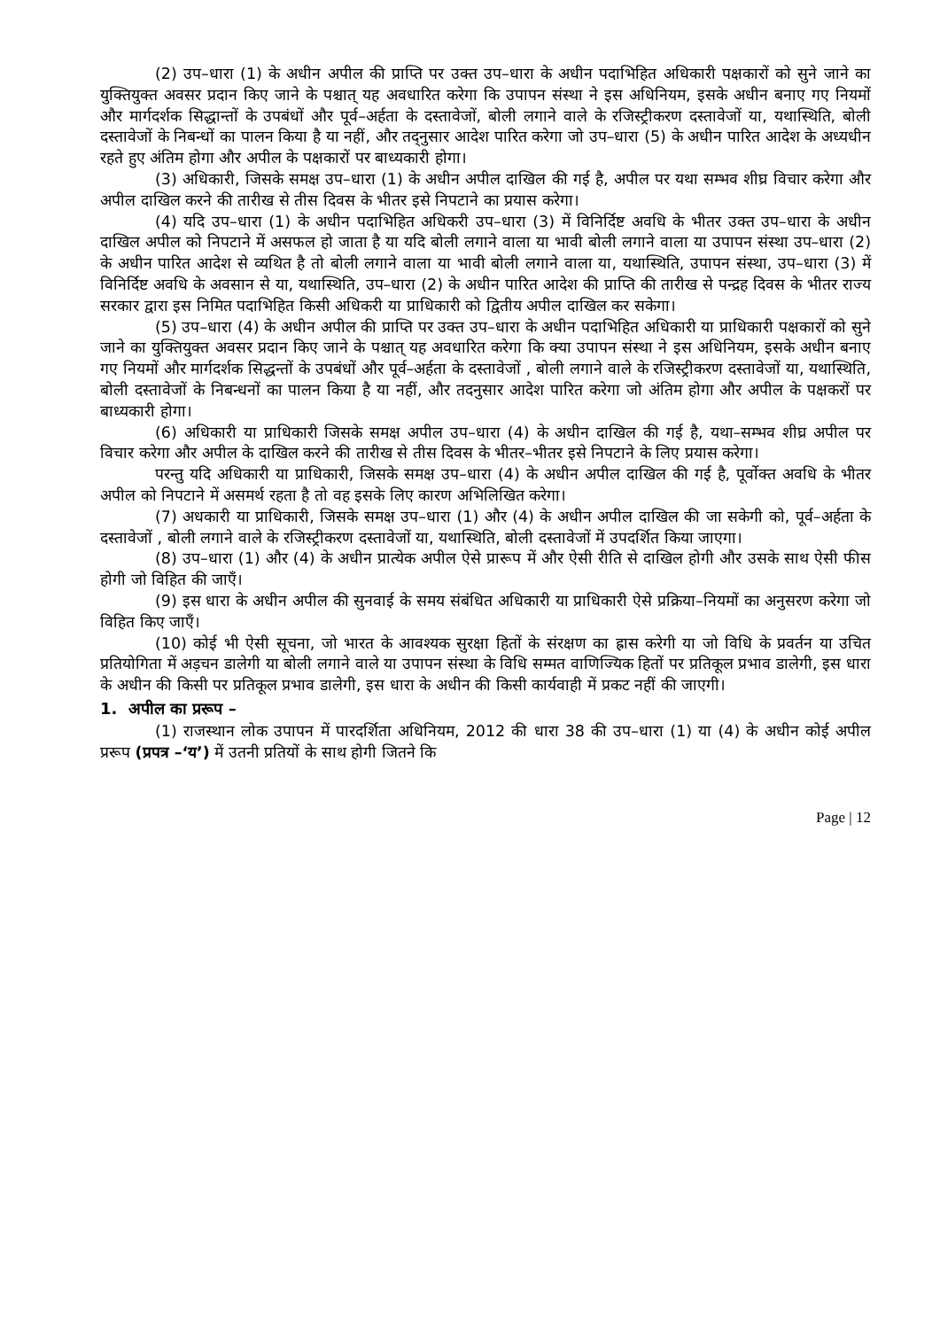(2) उप–धारा (1) के अधीन अपील की प्राप्ति पर उक्त उप–धारा के अधीन पदाभिहित अधिकारी पक्षकारों को सुने जाने का युक्तियुक्त अवसर प्रदान किए जाने के पश्चात् यह अवधारित करेगा कि उपापन संस्था ने इस अधिनियम, इसके अधीन बनाए गए नियमों और मार्गदर्शक सिद्धान्तों के उपबंधों और पूर्व–अर्हता के दस्तावेजों, बोली लगाने वाले के रजिस्ट्रीकरण दस्तावेजों या, यथास्थिति, बोली दस्तावेजों के निबन्धों का पालन किया है या नहीं, और तद्नुसार आदेश पारित करेगा जो उप–धारा (5) के अधीन पारित आदेश के अध्यधीन रहते हुए अंतिम होगा और अपील के पक्षकारों पर बाध्यकारी होगा।
(3) अधिकारी, जिसके समक्ष उप–धारा (1) के अधीन अपील दाखिल की गई है, अपील पर यथा सम्भव शीघ्र विचार करेगा और अपील दाखिल करने की तारीख से तीस दिवस के भीतर इसे निपटाने का प्रयास करेगा।
(4) यदि उप–धारा (1) के अधीन पदाभिहित अधिकरी उप–धारा (3) में विनिर्दिष्ट अवधि के भीतर उक्त उप–धारा के अधीन दाखिल अपील को निपटाने में असफल हो जाता है या यदि बोली लगाने वाला या भावी बोली लगाने वाला या उपापन संस्था उप–धारा (2) के अधीन पारित आदेश से व्यथित है तो बोली लगाने वाला या भावी बोली लगाने वाला या, यथास्थिति, उपापन संस्था, उप–धारा (3) में विनिर्दिष्ट अवधि के अवसान से या, यथास्थिति, उप–धारा (2) के अधीन पारित आदेश की प्राप्ति की तारीख से पन्द्रह दिवस के भीतर राज्य सरकार द्वारा इस निमित पदाभिहित किसी अधिकरी या प्राधिकारी को द्वितीय अपील दाखिल कर सकेगा।
(5) उप–धारा (4) के अधीन अपील की प्राप्ति पर उक्त उप–धारा के अधीन पदाभिहित अधिकारी या प्राधिकारी पक्षकारों को सुने जाने का युक्तियुक्त अवसर प्रदान किए जाने के पश्चात् यह अवधारित करेगा कि क्या उपापन संस्था ने इस अधिनियम, इसके अधीन बनाए गए नियमों और मार्गदर्शक सिद्धन्तों के उपबंधों और पूर्व–अर्हता के दस्तावेजों , बोली लगाने वाले के रजिस्ट्रीकरण दस्तावेजों या, यथास्थिति, बोली दस्तावेजों के निबन्धनों का पालन किया है या नहीं, और तदनुसार आदेश पारित करेगा जो अंतिम होगा और अपील के पक्षकरों पर बाध्यकारी होगा।
(6) अधिकारी या प्राधिकारी जिसके समक्ष अपील उप–धारा (4) के अधीन दाखिल की गई है, यथा–सम्भव शीघ्र अपील पर विचार करेगा और अपील के दाखिल करने की तारीख से तीस दिवस के भीतर–भीतर इसे निपटाने के लिए प्रयास करेगा।
परन्तु यदि अधिकारी या प्राधिकारी, जिसके समक्ष उप–धारा (4) के अधीन अपील दाखिल की गई है, पूर्वोक्त अवधि के भीतर अपील को निपटाने में असमर्थ रहता है तो वह इसके लिए कारण अभिलिखित करेगा।
(7) अधकारी या प्राधिकारी, जिसके समक्ष उप–धारा (1) और (4) के अधीन अपील दाखिल की जा सकेगी को, पूर्व–अर्हता के दस्तावेजों , बोली लगाने वाले के रजिस्ट्रीकरण दस्तावेजों या, यथास्थिति, बोली दस्तावेजों में उपदर्शित किया जाएगा।
(8) उप–धारा (1) और (4) के अधीन प्रात्येक अपील ऐसे प्रारूप में और ऐसी रीति से दाखिल होगी और उसके साथ ऐसी फीस होगी जो विहित की जाएँ।
(9) इस धारा के अधीन अपील की सुनवाई के समय संबंधित अधिकारी या प्राधिकारी ऐसे प्रक्रिया–नियमों का अनुसरण करेगा जो विहित किए जाएँ।
(10) कोई भी ऐसी सूचना, जो भारत के आवश्यक सुरक्षा हितों के संरक्षण का ह्रास करेगी या जो विधि के प्रवर्तन या उचित प्रतियोगिता में अड़चन डालेगी या बोली लगाने वाले या उपापन संस्था के विधि सम्मत वाणिज्यिक हितों पर प्रतिकूल प्रभाव डालेगी, इस धारा के अधीन की किसी पर प्रतिकूल प्रभाव डालेगी, इस धारा के अधीन की किसी कार्यवाही में प्रकट नहीं की जाएगी।
1. अपील का प्ररूप –
(1) राजस्थान लोक उपापन में पारदर्शिता अधिनियम, 2012 की धारा 38 की उप–धारा (1) या (4) के अधीन कोई अपील प्ररूप (प्रपत्र –‘य’) में उतनी प्रतियों के साथ होगी जितने कि
Page | 12